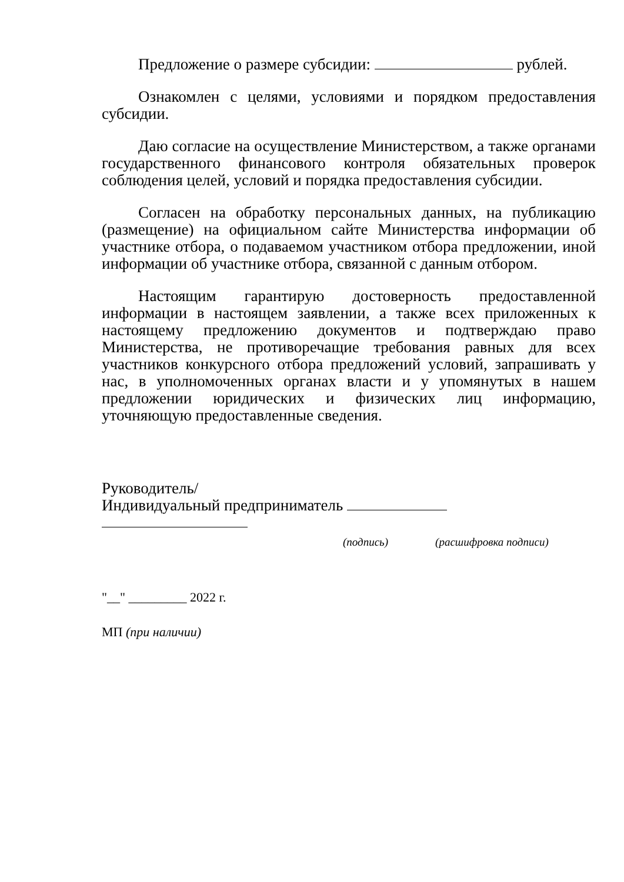Предложение о размере субсидии: рублей.
Ознакомлен с целями, условиями и порядком предоставления субсидии.
Даю согласие на осуществление Министерством, а также органами государственного финансового контроля обязательных проверок соблюдения целей, условий и порядка предоставления субсидии.
Согласен на обработку персональных данных, на публикацию (размещение) на официальном сайте Министерства информации об участнике отбора, о подаваемом участником отбора предложении, иной информации об участнике отбора, связанной с данным отбором.
Настоящим гарантирую достоверность предоставленной информации в настоящем заявлении, а также всех приложенных к настоящему предложению документов и подтверждаю право Министерства, не противоречащие требования равных для всех участников конкурсного отбора предложений условий, запрашивать у нас, в уполномоченных органах власти и у упомянутых в нашем предложении юридических и физических лиц информацию, уточняющую предоставленные сведения.
Руководитель/
Индивидуальный предприниматель
(подпись) (расшифровка подписи)
"__" _________ 2022 г.
МП (при наличии)